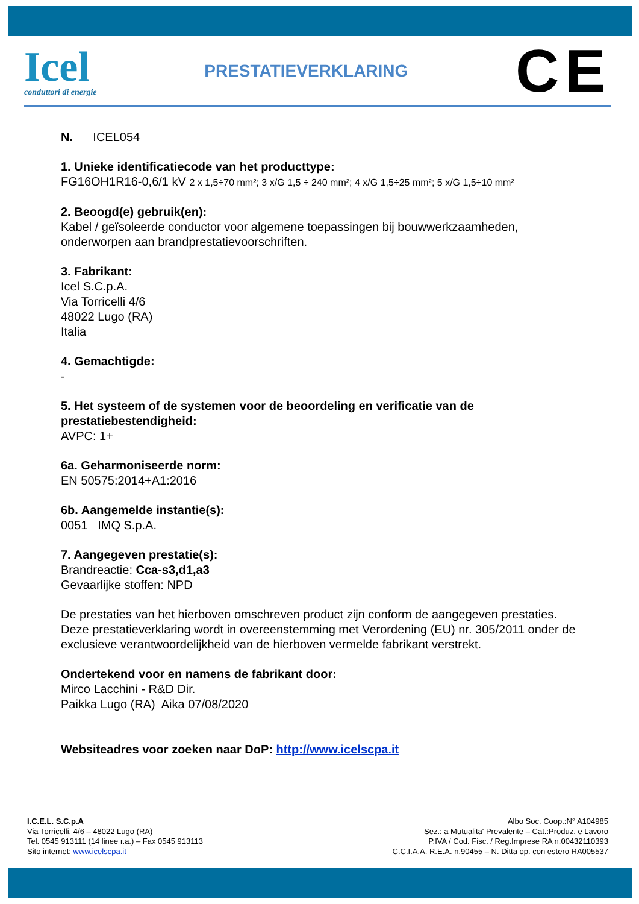Icel
conduttori di energie
PRESTATIEVERKLARING
CE
N. ICEL054
1. Unieke identificatiecode van het producttype:
FG16OH1R16-0,6/1 kV 2 x 1,5÷70 mm²; 3 x/G 1,5 ÷ 240 mm²; 4 x/G 1,5÷25 mm²; 5 x/G 1,5÷10 mm²
2. Beoogd(e) gebruik(en):
Kabel / geïsoleerde conductor voor algemene toepassingen bij bouwwerkzaamheden, onderworpen aan brandprestatievoorschriften.
3. Fabrikant:
Icel S.C.p.A.
Via Torricelli 4/6
48022 Lugo (RA)
Italia
4. Gemachtigde:
-
5. Het systeem of de systemen voor de beoordeling en verificatie van de prestatiebestendigheid:
AVPC: 1+
6a. Geharmoniseerde norm:
EN 50575:2014+A1:2016
6b. Aangemelde instantie(s):
0051 IMQ S.p.A.
7. Aangegeven prestatie(s):
Brandreactie: Cca-s3,d1,a3
Gevaarlijke stoffen: NPD
De prestaties van het hierboven omschreven product zijn conform de aangegeven prestaties. Deze prestatieverklaring wordt in overeenstemming met Verordening (EU) nr. 305/2011 onder de exclusieve verantwoordelijkheid van de hierboven vermelde fabrikant verstrekt.
Ondertekend voor en namens de fabrikant door:
Mirco Lacchini - R&D Dir.
Paikka Lugo (RA) Aika 07/08/2020
Websiteadres voor zoeken naar DoP: http://www.icelscpa.it
I.C.E.L. S.C.p.A
Via Torricelli, 4/6 – 48022 Lugo (RA)
Tel. 0545 913111 (14 linee r.a.) – Fax 0545 913113
Sito internet: www.icelscpa.it
Albo Soc. Coop.:N° A104985
Sez.: a Mutualita' Prevalente – Cat.:Produz. e Lavoro
P.IVA / Cod. Fisc. / Reg.Imprese RA n.00432110393
C.C.I.A.A. R.E.A. n.90455 – N. Ditta op. con estero RA005537